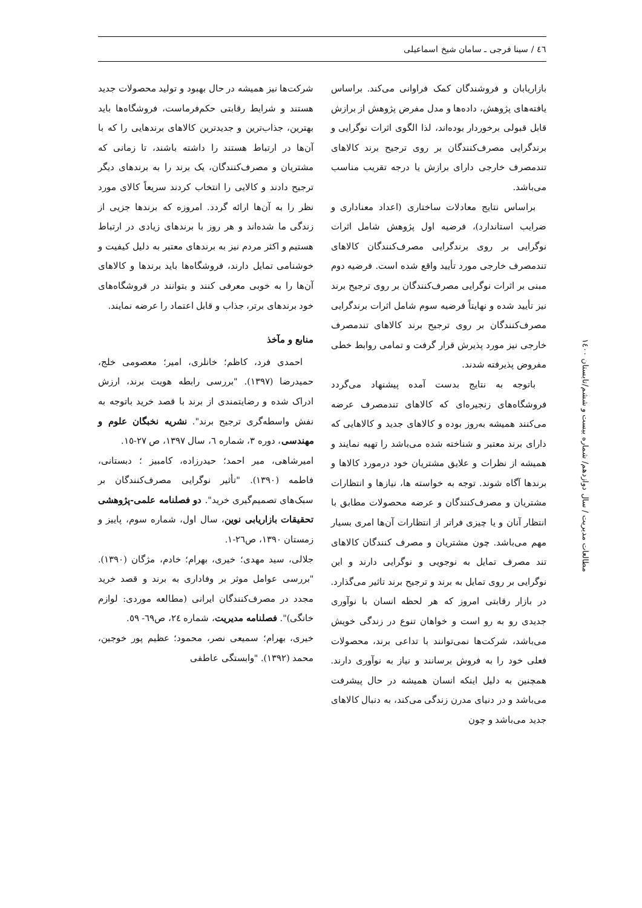٤٦ / سینا فرجی ـ سامان شیخ اسماعیلی
بازاریابان و فروشندگان کمک فراوانی می‌کند. براساس یافته‌های پژوهش، داده‌ها و مدل مفرض پژوهش از برازش قابل قبولی برخوردار بوده‌اند، لذا الگوی اثرات نوگرایی و برندگرایی مصرف‌کنندگان بر روی ترجیح برند کالاهای تندمصرف خارجی دارای برازش یا درجه تقریب مناسب می‌باشد.
براساس نتایج معادلات ساختاری (اعداد معناداری و ضرایب استاندارد)، فرضیه اول پژوهش شامل اثرات نوگرایی بر روی برندگرایی مصرف‌کنندگان کالاهای تندمصرف خارجی مورد تأیید واقع شده است. فرضیه دوم مبنی بر اثرات نوگرایی مصرف‌کنندگان بر روی ترجیح برند نیز تأیید شده و نهایتاً فرضیه سوم شامل اثرات برندگرایی مصرف‌کنندگان بر روی ترجیح برند کالاهای تندمصرف خارجی نیز مورد پذیرش قرار گرفت و تمامی روابط خطی مفروض پذیرفته شدند.
باتوجه به نتایج بدست آمده پیشنهاد می‌گردد فروشگاه‌های زنجیره‌ای که کالاهای تندمصرف عرضه می‌کنند همیشه به‌روز بوده و کالاهای جدید و کالاهایی که دارای برند معتبر و شناخته شده می‌باشد را تهیه نمایند و همیشه از نظرات و علایق مشتریان خود درمورد کالاها و برندها آگاه شوند. توجه به خواسته ها، نیازها و انتظارات مشتریان و مصرف‌کنندگان و عرضه محصولات مطابق با انتظار آنان و یا چیزی فراتر از انتظارات آن‌ها امری بسیار مهم می‌باشد. چون مشتریان و مصرف کنندگان کالاهای تند مصرف تمایل به نوجویی و نوگرایی دارند و این نوگرایی بر روی تمایل به برند و ترجیح برند تاثیر می‌گذارد. در بازار رقابتی امروز که هر لحظه انسان با نوآوری جدیدی رو به رو است و خواهان تنوع در زندگی خویش می‌باشد، شرکت‌ها نمی‌توانند با تداعی برند، محصولات فعلی خود را به فروش برسانند و نیاز به نوآوری دارند. همچنین به دلیل اینکه انسان همیشه در حال پیشرفت می‌باشد و در دنیای مدرن زندگی می‌کند، به دنبال کالاهای جدید می‌باشد و چون
شرکت‌ها نیز همیشه در حال بهبود و تولید محصولات جدید هستند و شرایط رقابتی حکم‌فرماست، فروشگاه‌ها باید بهترین، جذاب‌ترین و جدیدترین کالاهای برندهایی را که با آن‌ها در ارتباط هستند را داشته باشند، تا زمانی که مشتریان و مصرف‌کنندگان، یک برند را به برندهای دیگر ترجیح دادند و کالایی را انتخاب کردند سریعاً کالای مورد نظر را به آن‌ها ارائه گردد. امروزه که برندها جزیی از زندگی ما شده‌اند و هر روز با برندهای زیادی در ارتباط هستیم و اکثر مردم نیز به برندهای معتبر به دلیل کیفیت و خوشنامی تمایل دارند، فروشگاه‌ها باید برندها و کالاهای آن‌ها را به خوبی معرفی کنند و بتوانند در فروشگاه‌های خود برندهای برتر، جذاب و قابل اعتماد را عرضه نمایند.
منابع و مآخذ
احمدی فرد، کاظم؛ خانلری، امیر؛ معصومی خلج، حمیدرضا (١٣٩٧). "بررسی رابطه هویت برند، ارزش ادراک شده و رضایتمندی از برند با قصد خرید باتوجه به نفش واسطه‌گری ترجیح برند". نشریه نخبگان علوم و مهندسی، دوره ٣، شماره ٦، سال ١٣٩٧، ص ٢٧-١٥.
امیرشاهی، میر احمد؛ حیدرزاده، کامبیز ؛ دبستانی، فاطمه (١٣٩٠). "تأثیر نوگرایی مصرف‌کنندگان بر سبک‌های تصمیم‌گیری خرید". دو فصلنامه علمی-پژوهشی تحقیقات بازاریابی نوین، سال اول، شماره سوم، پاییز و زمستان ١٣٩٠، ص٢٦-١.
جلالی، سید مهدی؛ خیری، بهرام؛ خادم، مژگان (١٣٩٠). "بررسی عوامل موثر بر وفاداری به برند و قصد خرید مجدد در مصرف‌کنندگان ایرانی (مطالعه موردی: لوازم خانگی)". فصلنامه مدیریت، شماره ٢٤، ص٦٩- ٥٩.
خیری، بهرام؛ سمیعی نصر، محمود؛ عظیم پور خوجین، محمد (١٣٩٢). "وابستگی عاطفی
مطالعات مدیریت / سال دوازدهم/ شماره بیست و ششم/تابستان ١٤٠٠